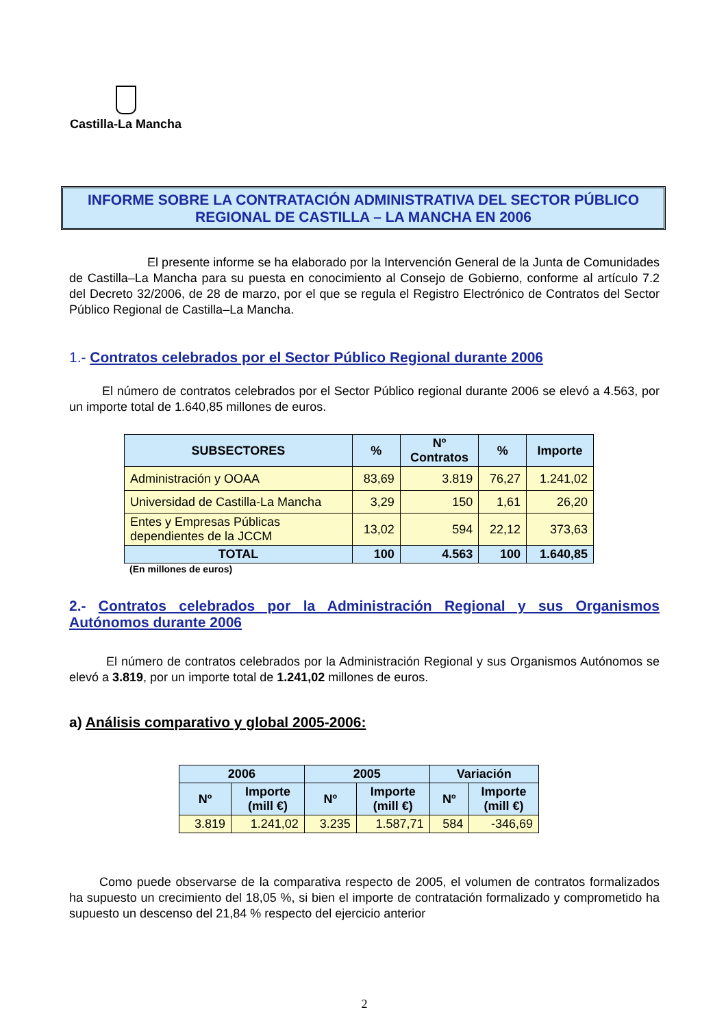Castilla-La Mancha
INFORME SOBRE LA CONTRATACIÓN ADMINISTRATIVA DEL SECTOR PÚBLICO
REGIONAL DE CASTILLA – LA MANCHA EN 2006
El presente informe se ha elaborado por la Intervención General de la Junta de Comunidades de Castilla–La Mancha para su puesta en conocimiento al Consejo de Gobierno, conforme al artículo 7.2 del Decreto 32/2006, de 28 de marzo, por el que se regula el Registro Electrónico de Contratos del Sector Público Regional de Castilla–La Mancha.
1.- Contratos celebrados por el Sector Público Regional durante 2006
El número de contratos celebrados por el Sector Público regional durante 2006 se elevó a 4.563, por un importe total de 1.640,85 millones de euros.
| SUBSECTORES | % | Nº Contratos | % | Importe |
| --- | --- | --- | --- | --- |
| Administración y OOAA | 83,69 | 3.819 | 76,27 | 1.241,02 |
| Universidad de Castilla-La Mancha | 3,29 | 150 | 1,61 | 26,20 |
| Entes y Empresas Públicas dependientes de la JCCM | 13,02 | 594 | 22,12 | 373,63 |
| TOTAL | 100 | 4.563 | 100 | 1.640,85 |
(En millones de euros)
2.- Contratos celebrados por la Administración Regional y sus Organismos Autónomos durante 2006
El número de contratos celebrados por la Administración Regional y sus Organismos Autónomos se elevó a 3.819, por un importe total de 1.241,02 millones de euros.
a) Análisis comparativo y global 2005-2006:
| 2006 | | 2005 | | Variación | |
| --- | --- | --- | --- | --- | --- |
| Nº | Importe (mill €) | Nº | Importe (mill €) | Nº | Importe (mill €) |
| 3.819 | 1.241,02 | 3.235 | 1.587,71 | 584 | -346,69 |
Como puede observarse de la comparativa respecto de 2005, el volumen de contratos formalizados ha supuesto un crecimiento del 18,05 %, si bien el importe de contratación formalizado y comprometido ha supuesto un descenso del 21,84 % respecto del ejercicio anterior
2